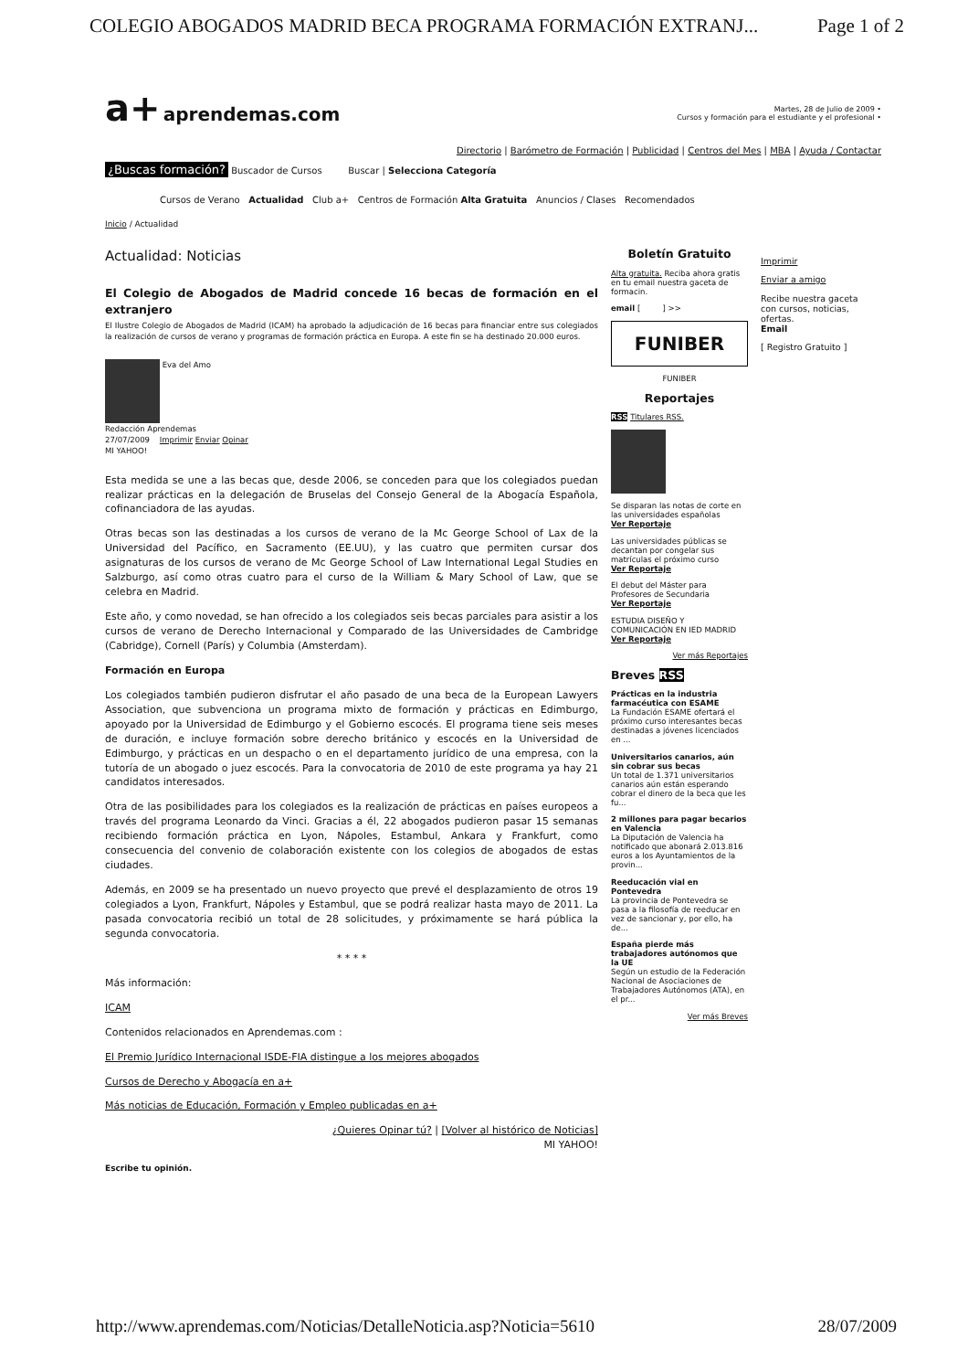COLEGIO ABOGADOS MADRID BECA PROGRAMA FORMACIÓN EXTRANJ... Page 1 of 2
a+ aprendemas.com
Martes, 28 de Julio de 2009 •
Cursos y formación para el estudiante y el profesional •
Directorio | Barómetro de Formación | Publicidad | Centros del Mes | MBA | Ayuda / Contactar
¿Buscas formación? Buscador de Cursos Buscar | Selecciona Categoría
Cursos de Verano Actualidad Club a+ Centros de Formación Alta Gratuita Anuncios / Clases Recomendados
Inicio / Actualidad
Actualidad: Noticias
El Colegio de Abogados de Madrid concede 16 becas de formación en el extranjero
El Ilustre Colegio de Abogados de Madrid (ICAM) ha aprobado la adjudicación de 16 becas para financiar entre sus colegiados la realización de cursos de verano y programas de formación práctica en Europa. A este fin se ha destinado 20.000 euros.
Eva del Amo
Redacción Aprendemas
27/07/2009 Imprimir Enviar Opinar
MI YAHOO!
Esta medida se une a las becas que, desde 2006, se conceden para que los colegiados puedan realizar prácticas en la delegación de Bruselas del Consejo General de la Abogacía Española, cofinanciadora de las ayudas.
Otras becas son las destinadas a los cursos de verano de la Mc George School of Lax de la Universidad del Pacífico, en Sacramento (EE.UU), y las cuatro que permiten cursar dos asignaturas de los cursos de verano de Mc George School of Law International Legal Studies en Salzburgo, así como otras cuatro para el curso de la William & Mary School of Law, que se celebra en Madrid.
Este año, y como novedad, se han ofrecido a los colegiados seis becas parciales para asistir a los cursos de verano de Derecho Internacional y Comparado de las Universidades de Cambridge (Cabridge), Cornell (París) y Columbia (Amsterdam).
Formación en Europa
Los colegiados también pudieron disfrutar el año pasado de una beca de la European Lawyers Association, que subvenciona un programa mixto de formación y prácticas en Edimburgo, apoyado por la Universidad de Edimburgo y el Gobierno escocés. El programa tiene seis meses de duración, e incluye formación sobre derecho británico y escocés en la Universidad de Edimburgo, y prácticas en un despacho o en el departamento jurídico de una empresa, con la tutoría de un abogado o juez escocés. Para la convocatoria de 2010 de este programa ya hay 21 candidatos interesados.
Otra de las posibilidades para los colegiados es la realización de prácticas en países europeos a través del programa Leonardo da Vinci. Gracias a él, 22 abogados pudieron pasar 15 semanas recibiendo formación práctica en Lyon, Nápoles, Estambul, Ankara y Frankfurt, como consecuencia del convenio de colaboración existente con los colegios de abogados de estas ciudades.
Además, en 2009 se ha presentado un nuevo proyecto que prevé el desplazamiento de otros 19 colegiados a Lyon, Frankfurt, Nápoles y Estambul, que se podrá realizar hasta mayo de 2011. La pasada convocatoria recibió un total de 28 solicitudes, y próximamente se hará pública la segunda convocatoria.
* * * *
Más información:
ICAM
Contenidos relacionados en Aprendemas.com :
El Premio Jurídico Internacional ISDE-FIA distingue a los mejores abogados
Cursos de Derecho y Abogacía en a+
Más noticias de Educación, Formación y Empleo publicadas en a+
¿Quieres Opinar tú? | [Volver al histórico de Noticias]
MI YAHOO!
Escribe tu opinión.
Boletín Gratuito
Alta gratuita. Reciba ahora gratis en tu email nuestra gaceta de formacin.
email [ ] >>
FUNIBER
FUNIBER
Reportajes
RSS Titulares RSS.
Se disparan las notas de corte en las universidades españolas
Ver Reportaje
Las universidades públicas se decantan por congelar sus matrículas el próximo curso
Ver Reportaje
El debut del Máster para Profesores de Secundaria
Ver Reportaje
ESTUDIA DISEÑO Y COMUNICACIÓN EN IED MADRID
Ver Reportaje
Ver más Reportajes
Breves RSS
Prácticas en la industria farmacéutica con ESAME
La Fundación ESAME ofertará el próximo curso interesantes becas destinadas a jóvenes licenciados en ...
Universitarios canarios, aún sin cobrar sus becas
Un total de 1.371 universitarios canarios aún están esperando cobrar el dinero de la beca que les fu...
2 millones para pagar becarios en Valencia
La Diputación de Valencia ha notificado que abonará 2.013.816 euros a los Ayuntamientos de la provin...
Reeducación vial en Pontevedra
La provincia de Pontevedra se pasa a la filosofía de reeducar en vez de sancionar y, por ello, ha de...
España pierde más trabajadores autónomos que la UE
Según un estudio de la Federación Nacional de Asociaciones de Trabajadores Autónomos (ATA), en el pr...
Ver más Breves
Imprimir
Enviar a amigo
Recibe nuestra gaceta con cursos, noticias, ofertas.
Email
[ Registro Gratuito ]
http://www.aprendemas.com/Noticias/DetalleNoticia.asp?Noticia=5610 28/07/2009